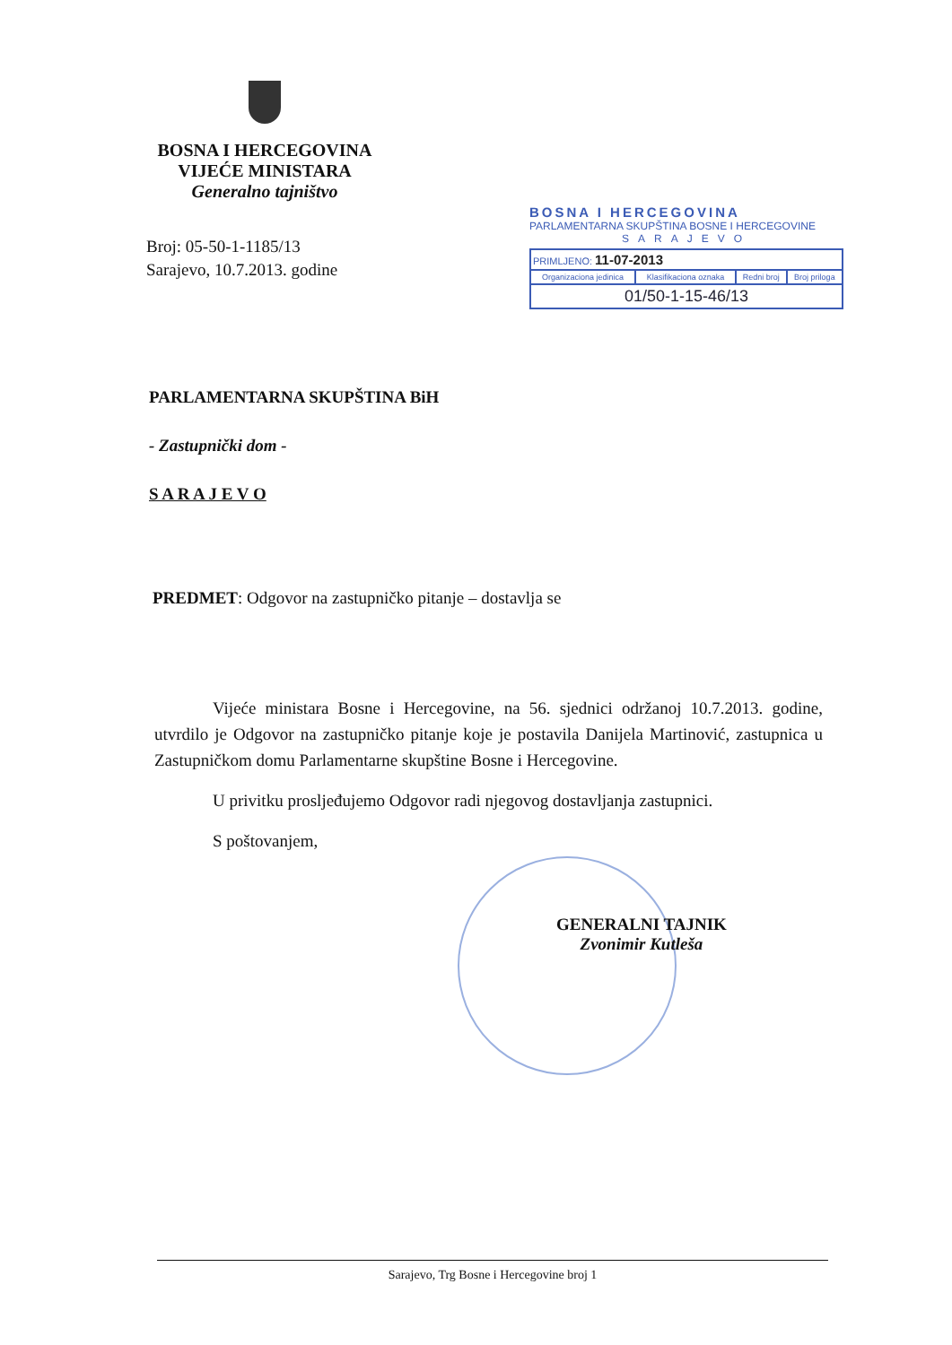BOSNA I HERCEGOVINA
VIJEĆE MINISTARA
Generalno tajništvo
Broj: 05-50-1-1185/13
Sarajevo, 10.7.2013. godine
BOSNA I HERCEGOVINA
PARLAMENTARNA SKUPŠTINA BOSNE I HERCEGOVINE
SARAJEVO
| PRIMLJENO: 11-07-2013 | | | |
| Organizaciona jedinica | Klasifikaciona oznaka | Redni broj | Broj priloga |
| 01/50-1-15-46/13 | | | |
PARLAMENTARNA SKUPŠTINA BiH
- Zastupnički dom -
S A R A J E V O
PREDMET: Odgovor na zastupničko pitanje – dostavlja se
Vijeće ministara Bosne i Hercegovine, na 56. sjednici održanoj 10.7.2013. godine, utvrdilo je Odgovor na zastupničko pitanje koje je postavila Danijela Martinović, zastupnica u Zastupničkom domu Parlamentarne skupštine Bosne i Hercegovine.
U privitku prosljeđujemo Odgovor radi njegovog dostavljanja zastupnici.
S poštovanjem,
GENERALNI TAJNIK
Zvonimir Kutleša
Sarajevo, Trg Bosne i Hercegovine broj 1